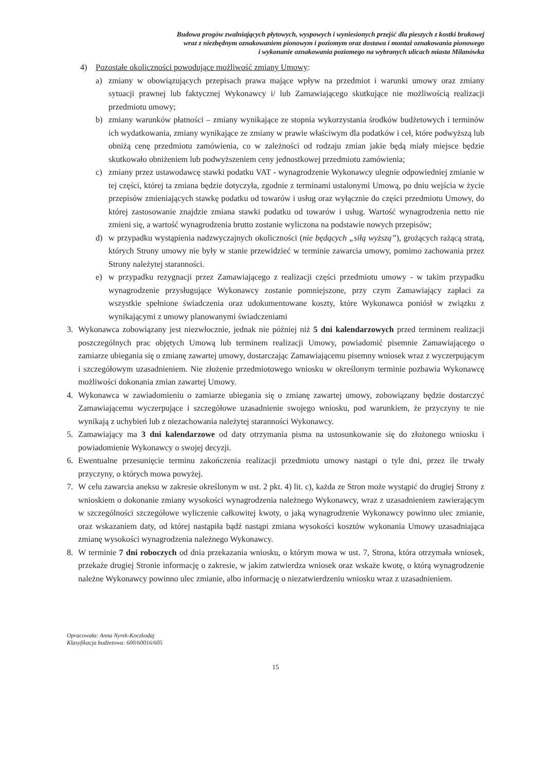Budowa progów zwalniających płytowych, wyspowych i wyniesionych przejść dla pieszych z kostki brukowej
wraz z niezbędnym oznakowaniem pionowym i poziomym oraz dostawa i montaż oznakowania pionowego
i wykonanie oznakowania poziomego na wybranych ulicach miasta Milanówka
4) Pozostałe okoliczności powodujące możliwość zmiany Umowy:
a) zmiany w obowiązujących przepisach prawa mające wpływ na przedmiot i warunki umowy oraz zmiany sytuacji prawnej lub faktycznej Wykonawcy i/ lub Zamawiającego skutkujące nie możliwością realizacji przedmiotu umowy;
b) zmiany warunków płatności – zmiany wynikające ze stopnia wykorzystania środków budżetowych i terminów ich wydatkowania, zmiany wynikające ze zmiany w prawie właściwym dla podatków i ceł, które podwyższą lub obniżą cenę przedmiotu zamówienia, co w zależności od rodzaju zmian jakie będą miały miejsce będzie skutkowało obniżeniem lub podwyższeniem ceny jednostkowej przedmiotu zamówienia;
c) zmiany przez ustawodawcę stawki podatku VAT - wynagrodzenie Wykonawcy ulegnie odpowiedniej zmianie w tej części, której ta zmiana będzie dotyczyła, zgodnie z terminami ustalonymi Umową, po dniu wejścia w życie przepisów zmieniających stawkę podatku od towarów i usług oraz wyłącznie do części przedmiotu Umowy, do której zastosowanie znajdzie zmiana stawki podatku od towarów i usług. Wartość wynagrodzenia netto nie zmieni się, a wartość wynagrodzenia brutto zostanie wyliczona na podstawie nowych przepisów;
d) w przypadku wystąpienia nadzwyczajnych okoliczności (nie będących „siłą wyższą”), grożących rażącą stratą, których Strony umowy nie były w stanie przewidzieć w terminie zawarcia umowy, pomimo zachowania przez Strony należytej staranności.
e) w przypadku rezygnacji przez Zamawiającego z realizacji części przedmiotu umowy - w takim przypadku wynagrodzenie przysługujące Wykonawcy zostanie pomniejszone, przy czym Zamawiający zapłaci za wszystkie spełnione świadczenia oraz udokumentowane koszty, które Wykonawca poniósł w związku z wynikającymi z umowy planowanymi świadczeniami
3. Wykonawca zobowiązany jest niezwłocznie, jednak nie później niż 5 dni kalendarzowych przed terminem realizacji poszczególnych prac objętych Umową lub terminem realizacji Umowy, powiadomić pisemnie Zamawiającego o zamiarze ubiegania się o zmianę zawartej umowy, dostarczając Zamawiającemu pisemny wniosek wraz z wyczerpującym i szczegółowym uzasadnieniem. Nie złożenie przedmiotowego wniosku w określonym terminie pozbawia Wykonawcę możliwości dokonania zmian zawartej Umowy.
4. Wykonawca w zawiadomieniu o zamiarze ubiegania się o zmianę zawartej umowy, zobowiązany będzie dostarczyć Zamawiającemu wyczerpujące i szczegółowe uzasadnienie swojego wniosku, pod warunkiem, że przyczyny te nie wynikają z uchybień lub z niezachowania należytej staranności Wykonawcy.
5. Zamawiający ma 3 dni kalendarzowe od daty otrzymania pisma na ustosunkowanie się do złożonego wniosku i powiadomienie Wykonawcy o swojej decyzji.
6. Ewentualne przesunięcie terminu zakończenia realizacji przedmiotu umowy nastąpi o tyle dni, przez ile trwały przyczyny, o których mowa powyżej.
7. W celu zawarcia aneksu w zakresie określonym w ust. 2 pkt. 4) lit. c), każda ze Stron może wystąpić do drugiej Strony z wnioskiem o dokonanie zmiany wysokości wynagrodzenia należnego Wykonawcy, wraz z uzasadnieniem zawierającym w szczególności szczegółowe wyliczenie całkowitej kwoty, o jaką wynagrodzenie Wykonawcy powinno ulec zmianie, oraz wskazaniem daty, od której nastąpiła bądź nastąpi zmiana wysokości kosztów wykonania Umowy uzasadniająca zmianę wysokości wynagrodzenia należnego Wykonawcy.
8. W terminie 7 dni roboczych od dnia przekazania wniosku, o którym mowa w ust. 7, Strona, która otrzymała wniosek, przekaże drugiej Stronie informację o zakresie, w jakim zatwierdza wniosek oraz wskaże kwotę, o którą wynagrodzenie należne Wykonawcy powinno ulec zmianie, albo informację o niezatwierdzeniu wniosku wraz z uzasadnieniem.
Opracowała: Anna Nyrek-Koczkodaj
Klasyfikacja budżetowa: 600/60016/605
15